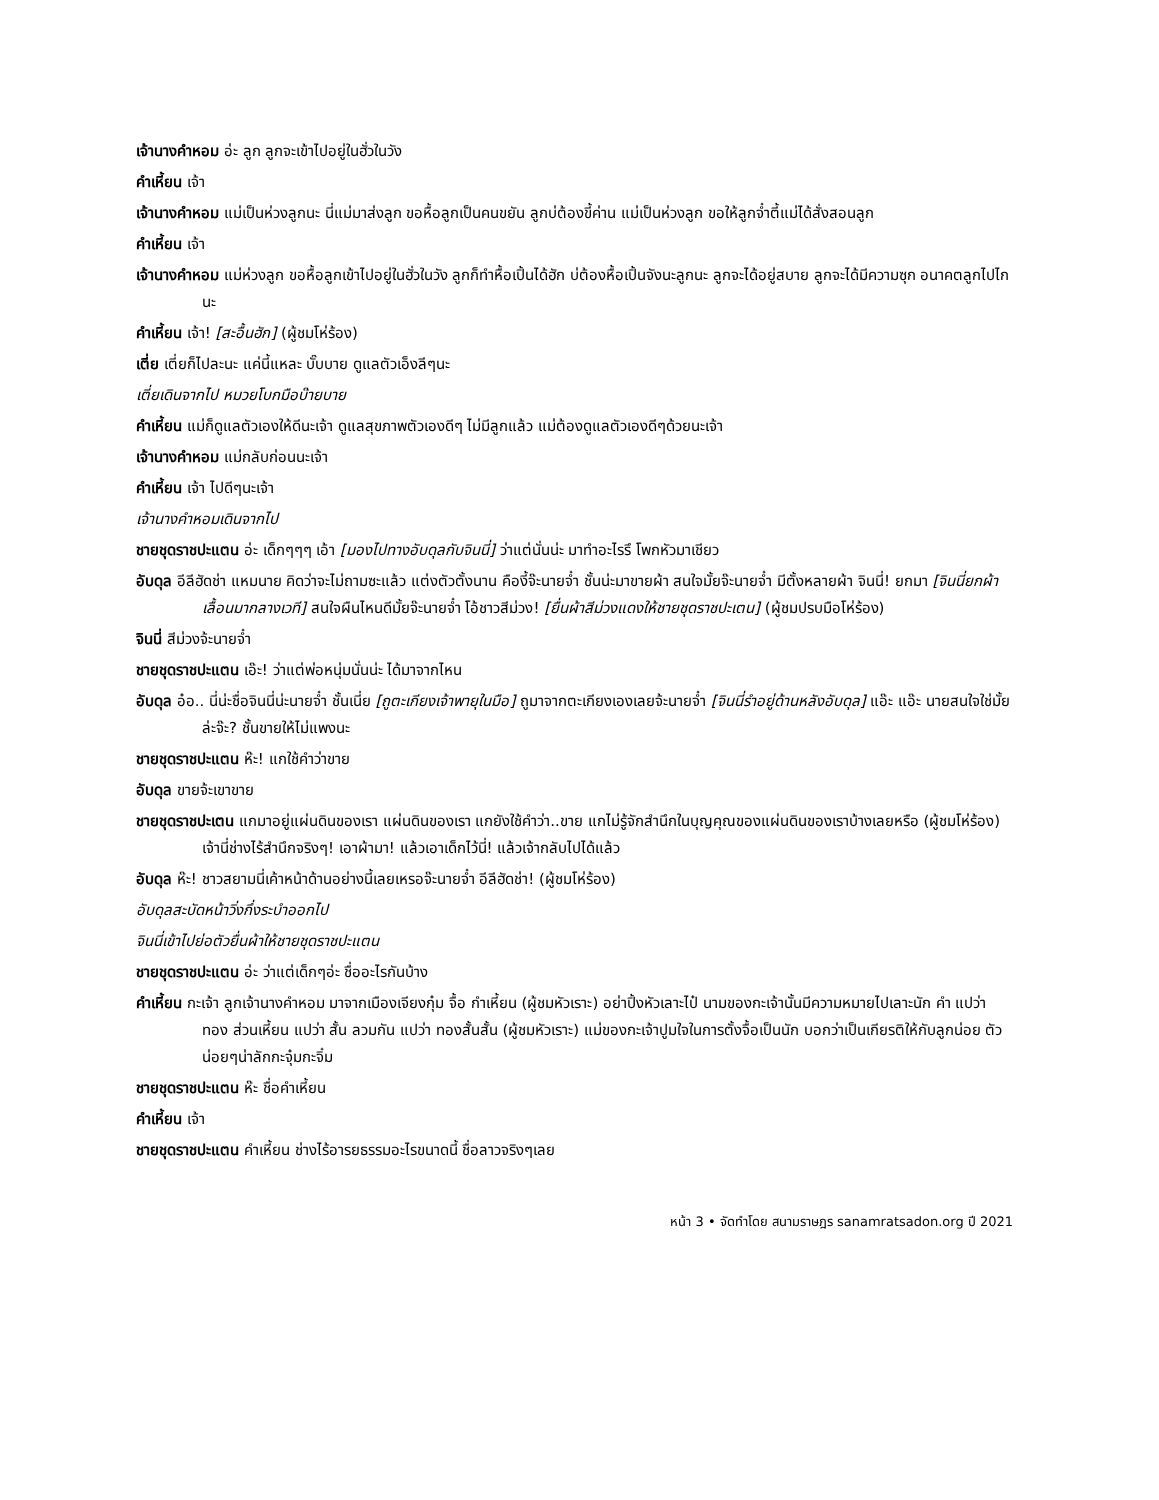เจ้านางคำหอม อ่ะ ลูก ลูกจะเข้าไปอยู่ในฮั่วในวัง
คำเหี้ยน เจ้า
เจ้านางคำหอม แม่เป็นห่วงลูกนะ นี่แม่มาส่งลูก ขอหื้อลูกเป็นคนขยัน ลูกบ่ต้องขี้ค่าน แม่เป็นห่วงลูก ขอให้ลูกจ๋ำตี้แม่ได้สั่งสอนลูก
คำเหี้ยน เจ้า
เจ้านางคำหอม แม่ห่วงลูก ขอหื้อลูกเข้าไปอยู่ในฮั่วในวัง ลูกก็ทำหื้อเปิ้นได้ฮัก บ่ต้องหื้อเปิ้นจังนะลูกนะ ลูกจะได้อยู่สบาย ลูกจะได้มีความซุก อนาคตลูกไปไกนะ
คำเหี้ยน เจ้า! [สะอื้นฮัก] (ผู้ชมโห่ร้อง)
เตี่ย เตี่ยก็ไปละนะ แค่นี้แหละ บั๊บบาย ดูแลตัวเอ็งลีๆนะ
เตี่ยเดินจากไป หมวยโบกมือบ๊ายบาย
คำเหี้ยน แม่ก็ดูแลตัวเองให้ดีนะเจ้า ดูแลสุขภาพตัวเองดีๆ ไม่มีลูกแล้ว แม่ต้องดูแลตัวเองดีๆด้วยนะเจ้า
เจ้านางคำหอม แม่กลับก่อนนะเจ้า
คำเหี้ยน เจ้า ไปดีๆนะเจ้า
เจ้านางคำหอมเดินจากไป
ชายชุดราชปะแตน อ่ะ เด็กๆๆๆ เอ้า [มองไปทางอับดุลกับจินนี่] ว่าแต่นั่นน่ะ มาทำอะไรรึ โพกหัวมาเชียว
อับดุล อีลีฮัดช่า แหมนาย คิดว่าจะไม่ถามซะแล้ว แต่งตัวตั้งนาน คืองี้จ๊ะนายจ๋ำ ชั้นน่ะมาขายผ้า สนใจมั้ยจ๊ะนายจ๋ำ มีตั้งหลายผ้า จินนี่! ยกมา [จินนี่ยกผ้าเลื้อนมากลางเวที] สนใจผืนไหนดีมั้ยจ๊ะนายจ๋ำ โอ้ชาวสีม่วง! [ยื่นผ้าสีม่วงแดงให้ชายชุดราชปะเตน] (ผู้ชมปรบมือโห่ร้อง)
จินนี่ สีม่วงจ้ะนายจ๋ำ
ชายชุดราชปะแตน เอ๊ะ! ว่าแต่พ่อหนุ่มนั่นน่ะ ได้มาจากไหน
อับดุล อ๋อ.. นี่น่ะชื่อจินนี่น่ะนายจ๋ำ ชั้นเนี่ย [ถูตะเกียงเจ้าพายุในมือ] ถูมาจากตะเกียงเองเลยจ้ะนายจ๋ำ [จินนี่รำอยู่ด้านหลังอับดุล] แอ๊ะ แอ๊ะ นายสนใจใช่มั้ยล่ะจ๊ะ? ชั้นขายให้ไม่แพงนะ
ชายชุดราชปะแตน ห๊ะ! แกใช้คำว่าขาย
อับดุล ขายจ้ะเขาขาย
ชายชุดราชปะเตน แกมาอยู่แผ่นดินของเรา แผ่นดินของเรา แกยังใช้คำว่า..ขาย แกไม่รู้จักสำนึกในบุญคุณของแผ่นดินของเราบ้างเลยหรือ (ผู้ชมโห่ร้อง) เจ้านี่ช่างไร้สำนึกจริงๆ! เอาผ้ามา! แล้วเอาเด็กไว้นี่! แล้วเจ้ากลับไปได้แล้ว
อับดุล ห๊ะ! ชาวสยามนี่เค้าหน้าด้านอย่างนี้เลยเหรอจ๊ะนายจ๋ำ อีลีฮัดช่า! (ผู้ชมโห่ร้อง)
อับดุลสะบัดหน้าวิ่งกึ่งระบำออกไป
จินนี่เข้าไปย่อตัวยื่นผ้าให้ชายชุดราชปะแตน
ชายชุดราชปะแตน อ่ะ ว่าแต่เด็กๆอ่ะ ชื่ออะไรกันบ้าง
คำเหี้ยน กะเจ้า ลูกเจ้านางคำหอม มาจากเมืองเจียงกุ๋ม จื้อ กำเหี้ยน (ผู้ชมหัวเราะ) อย่าปิ้งหัวเลาะไป๋ นามของกะเจ้านั้นมีความหมายไปเลาะนัก คำ แปว่า ทอง ส่วนเหี้ยน แปว่า สั้น ลวมกัน แปว่า ทองสั้นสั้น (ผู้ชมหัวเราะ) แม่ของกะเจ้าปูมใจในการตั้งจื้อเป็นนัก บอกว่าเป็นเกียรติให้กับลูกน่อย ตัวน่อยๆน่าลักกะจุ๋มกะจิ๋ม
ชายชุดราชปะแตน ห๊ะ ชื่อคำเหี้ยน
คำเหี้ยน เจ้า
ชายชุดราชปะแตน คำเหี้ยน ช่างไร้อารยธรรมอะไรขนาดนี้ ชื่อลาวจริงๆเลย
หน้า 3 • จัดทำโดย สนามราษฎร sanamratsadon.org ปี 2021